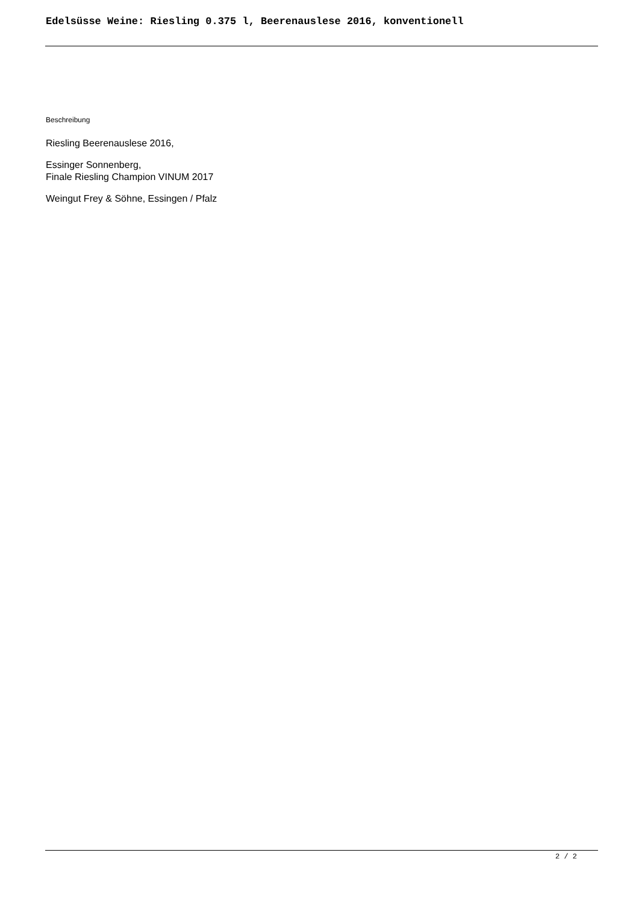Edelsüsse Weine: Riesling 0.375 l, Beerenauslese 2016, konventionell
Beschreibung
Riesling Beerenauslese 2016,
Essinger Sonnenberg,
Finale Riesling Champion VINUM 2017
Weingut Frey & Söhne, Essingen / Pfalz
2 / 2